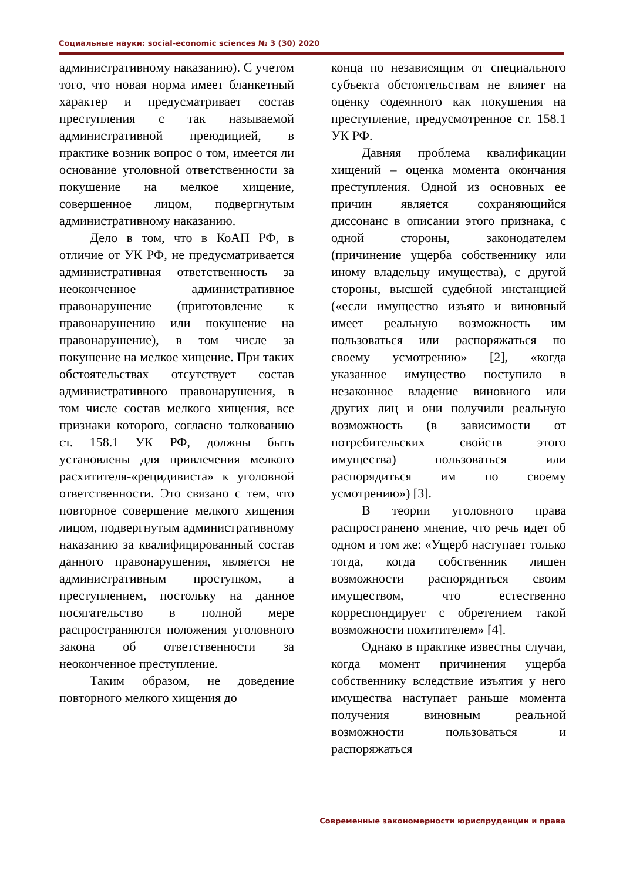Социальные науки: social-economic sciences № 3 (30) 2020
административному наказанию). С учетом того, что новая норма имеет бланкетный характер и предусматривает состав преступления с так называемой административной преюдицией, в практике возник вопрос о том, имеется ли основание уголовной ответственности за покушение на мелкое хищение, совершенное лицом, подвергнутым административному наказанию.
Дело в том, что в КоАП РФ, в отличие от УК РФ, не предусматривается административная ответственность за неоконченное административное правонарушение (приготовление к правонарушению или покушение на правонарушение), в том числе за покушение на мелкое хищение. При таких обстоятельствах отсутствует состав административного правонарушения, в том числе состав мелкого хищения, все признаки которого, согласно толкованию ст. 158.1 УК РФ, должны быть установлены для привлечения мелкого расхитителя-«рецидивиста» к уголовной ответственности. Это связано с тем, что повторное совершение мелкого хищения лицом, подвергнутым административному наказанию за квалифицированный состав данного правонарушения, является не административным проступком, а преступлением, постольку на данное посягательство в полной мере распространяются положения уголовного закона об ответственности за неоконченное преступление.
Таким образом, не доведение повторного мелкого хищения до
конца по независящим от специального субъекта обстоятельствам не влияет на оценку содеянного как покушения на преступление, предусмотренное ст. 158.1 УК РФ.
Давняя проблема квалификации хищений – оценка момента окончания преступления. Одной из основных ее причин является сохраняющийся диссонанс в описании этого признака, с одной стороны, законодателем (причинение ущерба собственнику или иному владельцу имущества), с другой стороны, высшей судебной инстанцией («если имущество изъято и виновный имеет реальную возможность им пользоваться или распоряжаться по своему усмотрению» [2], «когда указанное имущество поступило в незаконное владение виновного или других лиц и они получили реальную возможность (в зависимости от потребительских свойств этого имущества) пользоваться или распорядиться им по своему усмотрению») [3].
В теории уголовного права распространено мнение, что речь идет об одном и том же: «Ущерб наступает только тогда, когда собственник лишен возможности распорядиться своим имуществом, что естественно корреспондирует с обретением такой возможности похитителем» [4].
Однако в практике известны случаи, когда момент причинения ущерба собственнику вследствие изъятия у него имущества наступает раньше момента получения виновным реальной возможности пользоваться и распоряжаться
Современные закономерности юриспруденции и права